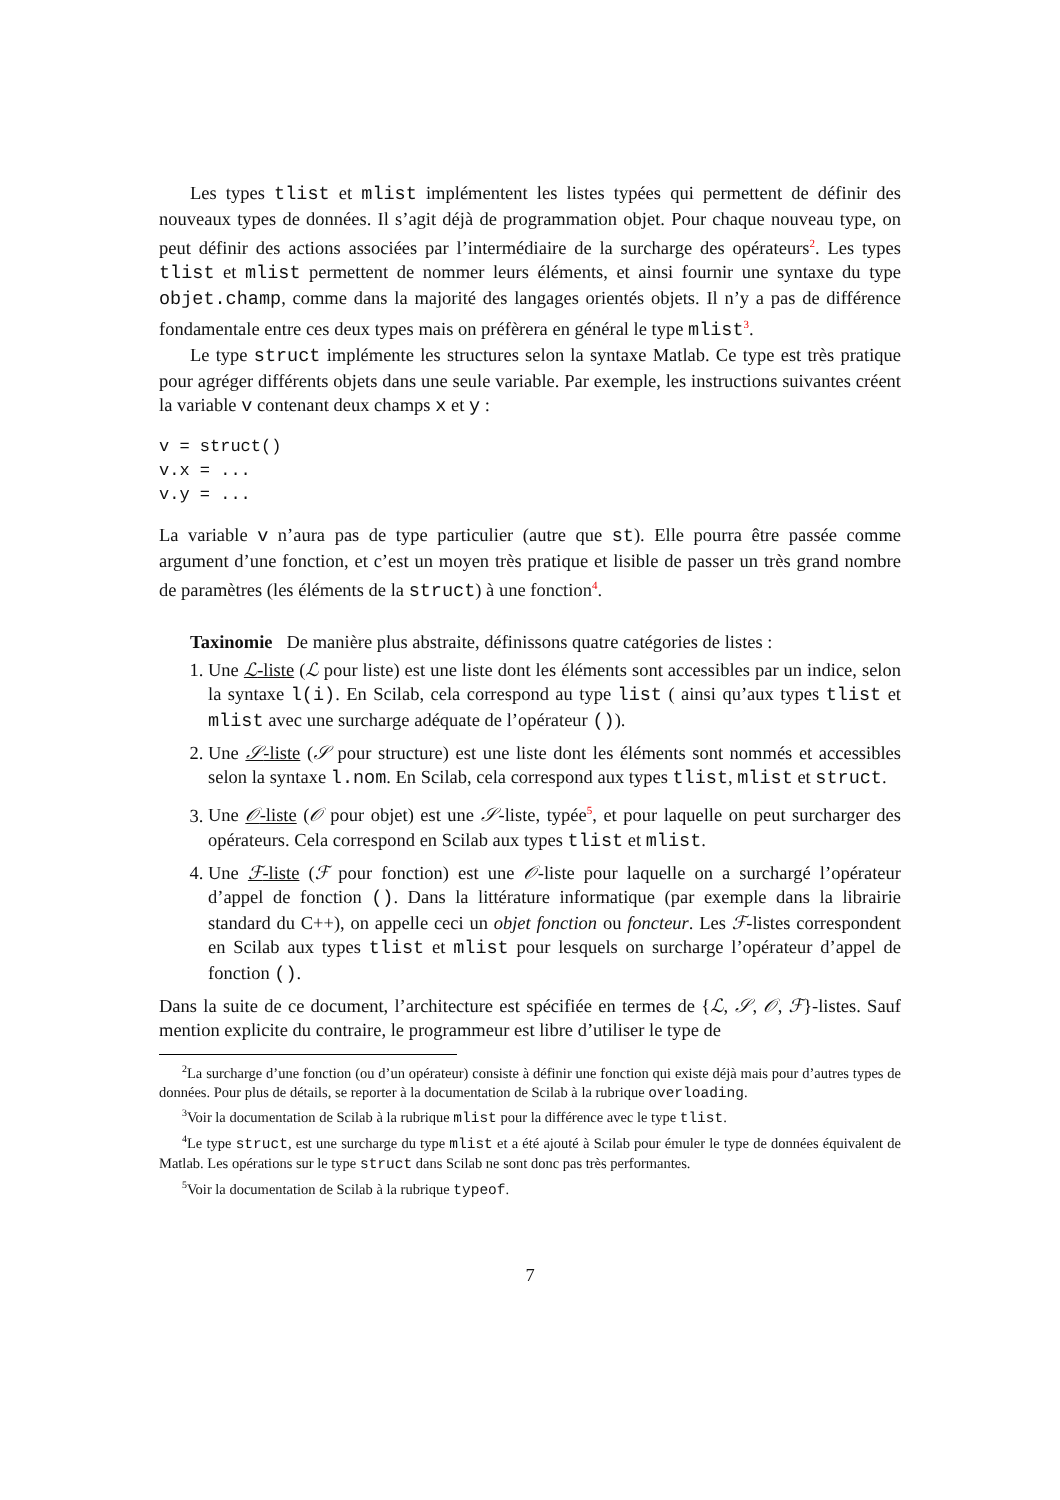Les types tlist et mlist implémentent les listes typées qui permettent de définir des nouveaux types de données. Il s’agit déjà de programmation objet. Pour chaque nouveau type, on peut définir des actions associées par l’intermédiaire de la surcharge des opérateurs<sup>2</sup>. Les types tlist et mlist permettent de nommer leurs éléments, et ainsi fournir une syntaxe du type objet.champ, comme dans la majorité des langages orientés objets. Il n’y a pas de différence fondamentale entre ces deux types mais on préfèrera en général le type mlist<sup>3</sup>.
Le type struct implémente les structures selon la syntaxe Matlab. Ce type est très pratique pour agréger différents objets dans une seule variable. Par exemple, les instructions suivantes créent la variable v contenant deux champs x et y :
v = struct()
v.x = ...
v.y = ...
La variable v n’aura pas de type particulier (autre que st). Elle pourra être passée comme argument d’une fonction, et c’est un moyen très pratique et lisible de passer un très grand nombre de paramètres (les éléments de la struct) à une fonction<sup>4</sup>.
Taxinomie De manière plus abstraite, définissons quatre catégories de listes :
1. Une ℒ-liste (ℒ pour liste) est une liste dont les éléments sont accessibles par un indice, selon la syntaxe l(i). En Scilab, cela correspond au type list ( ainsi qu’aux types tlist et mlist avec une surcharge adéquate de l’opérateur ()).
2. Une 𝒮-liste (𝒮 pour structure) est une liste dont les éléments sont nommés et accessibles selon la syntaxe l.nom. En Scilab, cela correspond aux types tlist, mlist et struct.
3. Une 𝒪-liste (𝒪 pour objet) est une 𝒮-liste, typée<sup>5</sup>, et pour laquelle on peut surcharger des opérateurs. Cela correspond en Scilab aux types tlist et mlist.
4. Une ℱ-liste (ℱ pour fonction) est une 𝒪-liste pour laquelle on a surchargé l’opérateur d’appel de fonction (). Dans la littérature informatique (par exemple dans la librairie standard du C++), on appelle ceci un objet fonction ou foncteur. Les ℱ-listes correspondent en Scilab aux types tlist et mlist pour lesquels on surcharge l’opérateur d’appel de fonction ().
Dans la suite de ce document, l’architecture est spécifiée en termes de {ℒ, 𝒮, 𝒪, ℱ}-listes. Sauf mention explicite du contraire, le programmeur est libre d’utiliser le type de
<sup>2</sup> La surcharge d’une fonction (ou d’un opérateur) consiste à définir une fonction qui existe déjà mais pour d’autres types de données. Pour plus de détails, se reporter à la documentation de Scilab à la rubrique overloading.
<sup>3</sup> Voir la documentation de Scilab à la rubrique mlist pour la différence avec le type tlist.
<sup>4</sup> Le type struct, est une surcharge du type mlist et a été ajouté à Scilab pour émuler le type de données équivalent de Matlab. Les opérations sur le type struct dans Scilab ne sont donc pas très performantes.
<sup>5</sup> Voir la documentation de Scilab à la rubrique typeof.
7